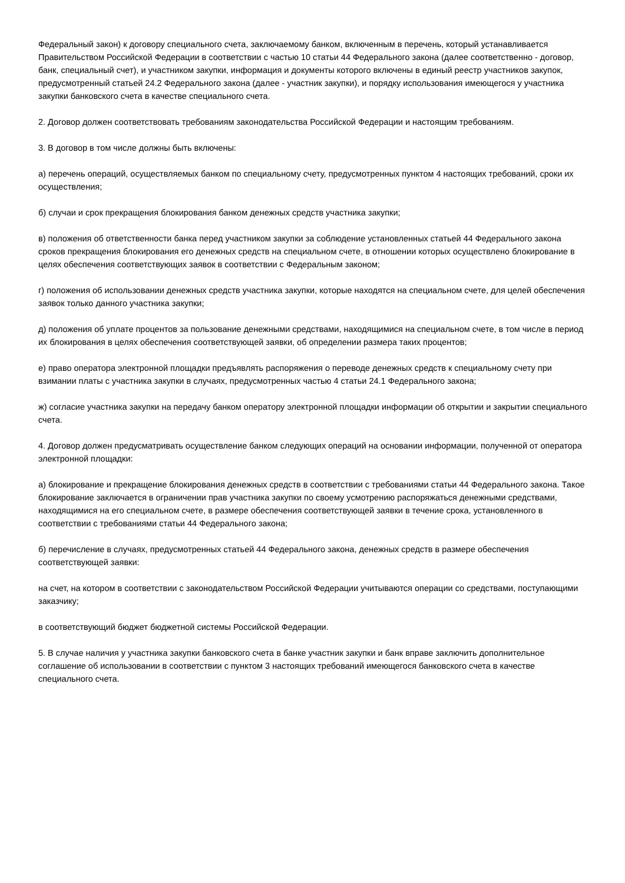Федеральный закон) к договору специального счета, заключаемому банком, включенным в перечень, который устанавливается Правительством Российской Федерации в соответствии с частью 10 статьи 44 Федерального закона (далее соответственно - договор, банк, специальный счет), и участником закупки, информация и документы которого включены в единый реестр участников закупок, предусмотренный статьей 24.2 Федерального закона (далее - участник закупки), и порядку использования имеющегося у участника закупки банковского счета в качестве специального счета.
2. Договор должен соответствовать требованиям законодательства Российской Федерации и настоящим требованиям.
3. В договор в том числе должны быть включены:
а) перечень операций, осуществляемых банком по специальному счету, предусмотренных пунктом 4 настоящих требований, сроки их осуществления;
б) случаи и срок прекращения блокирования банком денежных средств участника закупки;
в) положения об ответственности банка перед участником закупки за соблюдение установленных статьей 44 Федерального закона сроков прекращения блокирования его денежных средств на специальном счете, в отношении которых осуществлено блокирование в целях обеспечения соответствующих заявок в соответствии с Федеральным законом;
г) положения об использовании денежных средств участника закупки, которые находятся на специальном счете, для целей обеспечения заявок только данного участника закупки;
д) положения об уплате процентов за пользование денежными средствами, находящимися на специальном счете, в том числе в период их блокирования в целях обеспечения соответствующей заявки, об определении размера таких процентов;
е) право оператора электронной площадки предъявлять распоряжения о переводе денежных средств к специальному счету при взимании платы с участника закупки в случаях, предусмотренных частью 4 статьи 24.1 Федерального закона;
ж) согласие участника закупки на передачу банком оператору электронной площадки информации об открытии и закрытии специального счета.
4. Договор должен предусматривать осуществление банком следующих операций на основании информации, полученной от оператора электронной площадки:
а) блокирование и прекращение блокирования денежных средств в соответствии с требованиями статьи 44 Федерального закона. Такое блокирование заключается в ограничении прав участника закупки по своему усмотрению распоряжаться денежными средствами, находящимися на его специальном счете, в размере обеспечения соответствующей заявки в течение срока, установленного в соответствии с требованиями статьи 44 Федерального закона;
б) перечисление в случаях, предусмотренных статьей 44 Федерального закона, денежных средств в размере обеспечения соответствующей заявки:
на счет, на котором в соответствии с законодательством Российской Федерации учитываются операции со средствами, поступающими заказчику;
в соответствующий бюджет бюджетной системы Российской Федерации.
5. В случае наличия у участника закупки банковского счета в банке участник закупки и банк вправе заключить дополнительное соглашение об использовании в соответствии с пунктом 3 настоящих требований имеющегося банковского счета в качестве специального счета.